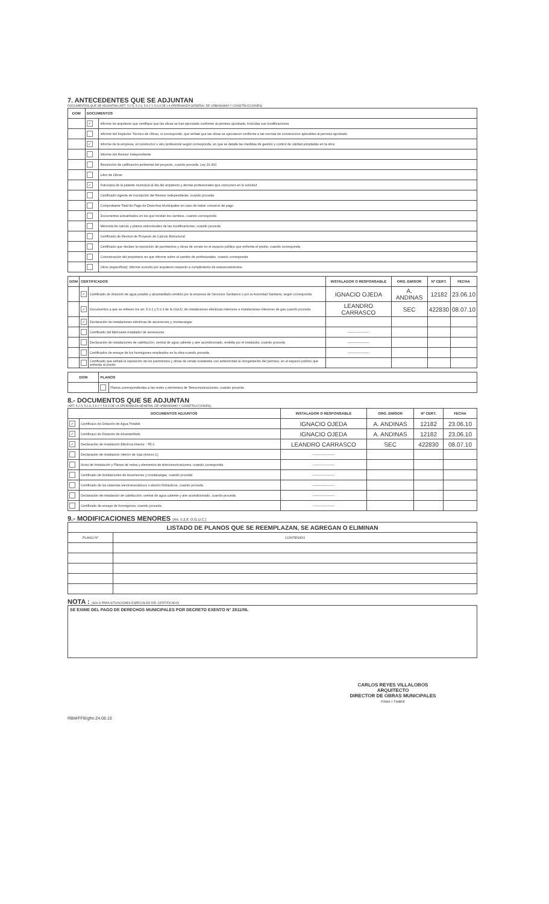7. ANTECEDENTES QUE SE ADJUNTAN
DOCUMENTOS QUE SE ADJUNTAN (ART. 5.2.5, 5.2.6, 5.9.2 Y 5.9.3 DE LA ORDENANZA GENERAL DE URBANISMO Y CONSTRUCCIONES)
| DOM | DOCUMENTOS | |
| --- | --- | --- |
| | ✓ | Informe de arquitecto que certifique que las obras se han ejecutado conforme al permiso aprobado, incluidas sus modificaciones |
| | | Informe del Inspector Técnico de Obras, si corresponde, que señale que las obras se ejecutaron conforme a las normas de construcción aplicables al permiso aprobado |
| | ✓ | Informe de la empresa, el constructor u otro profesional según corresponda, en que se detalle las medidas de gestión y control de calidad adoptadas en la obra |
| | | Informe del Revisor Independiente |
| | | Resolución de calificación ambiental del proyecto, cuando proceda. Ley 19.300 |
| | | Libro de Obras |
| | ✓ | Fotocopia de la patente municipal al día del arquitecto y demás profesionales que concurren en la solicitud |
| | | Certificado vigente de inscripción del Revisor Independiente, cuando proceda |
| | | Comprobante Total de Pago de Derechos Municipales en caso de haber convenio de pago |
| | | Documentos actualizados en los que incidan los cambios, cuando corresponda |
| | | Memoria de calculo y planos estructurales de las modificaciones, cuando proceda |
| | | Certificado de Revisor de Proyecto de Calculo Estructural |
| | | Certificado que declare la reposición de pavimentos y obras de ornato en el espacio público que enfrenta el predio, cuando corresponda |
| | | Comunicación del propietario en que informe sobre el cambio de profesionales, cuando corresponda |
| | | Otros (especificar): Informe suscrito por arquitecto respecto a cumplimiento de estacionamientos |
| DOM | CERTIFICADOS | | INSTALADOR O RESPONSABLE | ORG. EMISOR | Nº CERT. | FECHA |
| --- | --- | --- | --- | --- | --- | --- |
| | ✓ | Certificado de dotación de agua potable y alcantarillado emitido por la empresa de Servicios Sanitarios o por la Autoridad Sanitaria, según corresponda | IGNACIO OJEDA | A. ANDINAS | 12182 | 23.06.10 |
| | ✓ | Documentos a que se refieren los art. 5.9.2 y 5.9.3 de la OGUC de instalaciones eléctricas interiores e instalaciones interiores de gas cuando proceda | LEANDRO CARRASCO | SEC | 422830 | 08.07.10 |
| | ✓ | Declaración de instalaciones eléctricas de ascensores y montacargas | | | | |
| | | Certificado del fabricante instalador de ascensores | -------------------- | | | |
| | | Declaración de instalaciones de calefacción, central de agua caliente y aire acondicionado, emitida por el instalador, cuando proceda | -------------------- | | | |
| | | Certificados de ensaye de los hormigones empleados en la obra cuando proceda | -------------------- | | | |
| | | Certificado que señale la reposición de los pavimentos y obras de ornato existentes con anterioridad al otorgamiento del permiso, en el espacio publico que enfrenta al predio | | | | |
| DOM | PLANOS | |
| --- | --- | --- |
| | | Planos correspondientes a las redes y elementos de Telecomunicaciones, cuando proceda |
8.- DOCUMENTOS QUE SE ADJUNTAN
(ART. 5.2.5, 5.2.6, 5.9.2 Y 5.9.3 DE LA ORDENANZA GENERAL DE URBANISMO Y CONSTRUCCIONES)
| DOCUMENTOS ADJUNTOS | | INSTALADOR O RESPONSABLE | ORG. EMISOR | Nº CERT. | FECHA |
| --- | --- | --- | --- | --- | --- |
| ✓ | Certificaco de Dotación de Agua Potable | IGNACIO OJEDA | A. ANDINAS | 12182 | 23.06.10 |
| ✓ | Certificaco de Dotación de Alcantarillado | IGNACIO OJEDA | A. ANDINAS | 12182 | 23.06.10 |
| ✓ | Declaración de Instalación Eléctrica Interior - TE-1 | LEANDRO CARRASCO | SEC | 422830 | 08.07.10 |
| | Declaración de Instalación Interior de Gas (Anexo C) | -------------------- | | | |
| | Aviso de Instalación y Planos de redes y elementos de telecomunicaciones, cuando corresponda | -------------------- | | | |
| | Certificado de Instalaciones de Ascensores y montacargas, cuando proceda | -------------------- | | | |
| | Certificado de los sistemas electromecánicos o electro hidráulicos, cuando proceda | -------------------- | | | |
| | Declaración de instalación de calefacción, central de agua caliente y aire acondicionado, cuando proceda | -------------------- | | | |
| | Certificado de ensaye de hormigones, cuando proceda | -------------------- | | | |
9.- MODIFICACIONES MENORES (Art. 5.2.8. O.G.U.C.)
| LISTADO DE PLANOS QUE SE REEMPLAZAN, SE AGREGAN O ELIMINAN | |
| --- | --- |
| PLANO Nº | CONTENIDO |
NOTA : (SOLO PARA SITUACIONES ESPECIALES DEL CERTIFICADO)
SE EXIME DEL PAGO DE DERECHOS MUNICIPALES POR DECRETO EXENTO N° 2811/06.
CARLOS REYES VILLALOBOS
ARQUITECTO
DIRECTOR DE OBRAS MUNICIPALES
FIRMA Y TIMBRE
RBM/FFB/gfm.24.08.10